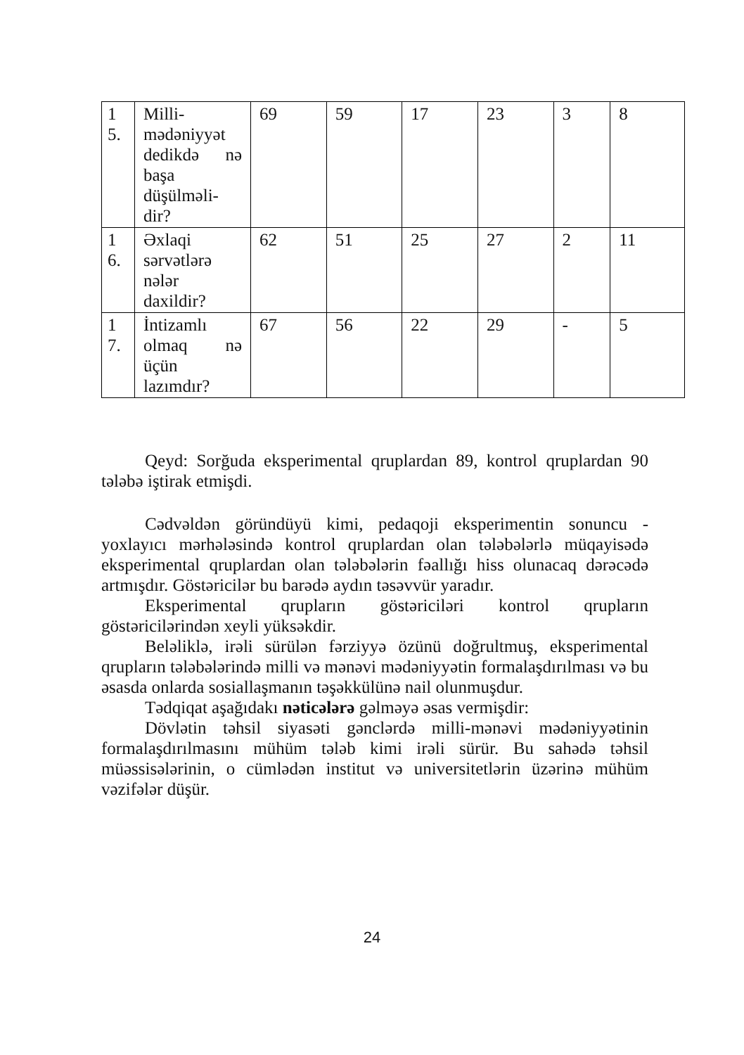| 1 5. | Milli-mədəniyyət dedikdə nə başa düşülməli-dir? | 69 | 59 | 17 | 23 | 3 | 8 |
| 1 6. | Əxlaqi sərvətlərə nələr daxildir? | 62 | 51 | 25 | 27 | 2 | 11 |
| 1 7. | İntizamlı olmaq nə üçün lazımdır? | 67 | 56 | 22 | 29 | - | 5 |
Qeyd: Sorğuda eksperimental qruplardan 89, kontrol qruplardan 90 tələbə iştirak etmişdi.
Cədvəldən göründüyü kimi, pedaqoji eksperimentin sonuncu - yoxlayıcı mərhələsində kontrol qruplardan olan tələbələrlə müqayisədə eksperimental qruplardan olan tələbələrin fəallığı hiss olunacaq dərəcədə artmışdır. Göstəricilər bu barədə aydın təsəvvür yaradır.
Eksperimental qrupların göstəriciləri kontrol qrupların göstəricilərindən xeyli yüksəkdir.
Beləliklə, irəli sürülən fərziyyə özünü doğrultmuş, eksperimental qrupların tələbələrində milli və mənəvi mədəniyyətin formalaşdırılması və bu əsasda onlarda sosiallaşmanın təşəkkülünə nail olunmuşdur.
Tədqiqat aşağıdakı nəticələrə gəlməyə əsas vermişdir:
Dövlətin təhsil siyasəti gənclərdə milli-mənəvi mədəniyyətinin formalaşdırılmasını mühüm tələb kimi irəli sürür. Bu sahədə təhsil müəssisələrinin, o cümlədən institut və universitetlərin üzərinə mühüm vəzifələr düşür.
24